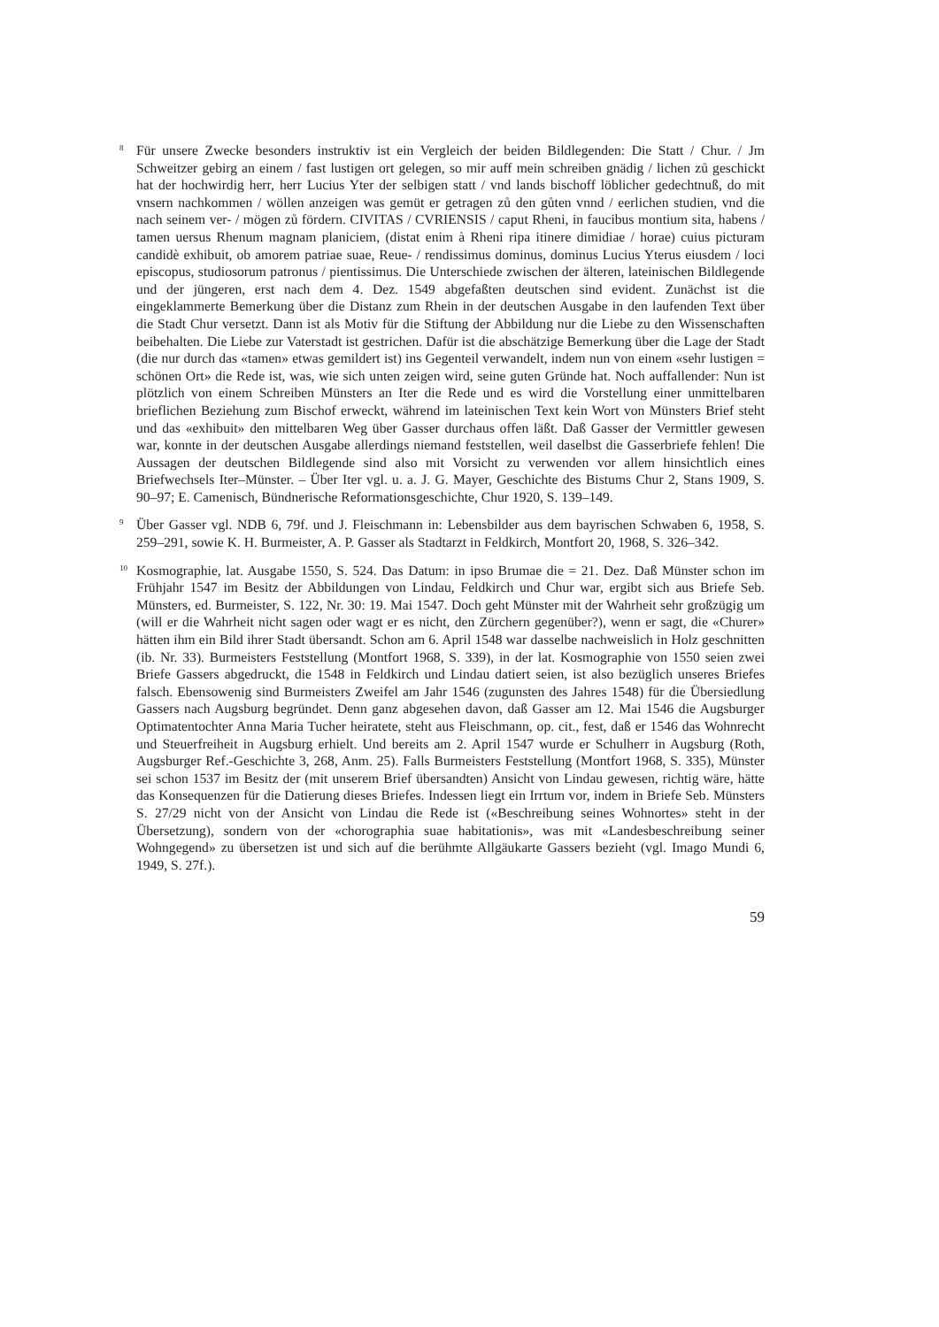<sup>8</sup>
Für unsere Zwecke besonders instruktiv ist ein Vergleich der beiden Bildlegenden: Die Statt / Chur. / Jm Schweitzer gebirg an einem / fast lustigen ort gelegen, so mir auff mein schreiben gnädig / lichen zů geschickt hat der hochwirdig herr, herr Lucius Yter der selbigen statt / vnd lands bischoff löblicher gedechtnuß, do mit vnsern nachkommen / wöllen anzeigen was gemüt er getragen zů den gůten vnnd / eerlichen studien, vnd die nach seinem ver- / mögen zů fördern. CIVITAS / CVRIENSIS / caput Rheni, in faucibus montium sita, habens / tamen uersus Rhenum magnam planiciem, (distat enim à Rheni ripa itinere dimidiae / horae) cuius picturam candidè exhibuit, ob amorem patriae suae, Reue- / rendissimus dominus, dominus Lucius Yterus eiusdem / loci episcopus, studiosorum patronus / pientissimus. Die Unterschiede zwischen der älteren, lateinischen Bildlegende und der jüngeren, erst nach dem 4. Dez. 1549 abgefaßten deutschen sind evident. Zunächst ist die eingeklammerte Bemerkung über die Distanz zum Rhein in der deutschen Ausgabe in den laufenden Text über die Stadt Chur versetzt. Dann ist als Motiv für die Stiftung der Abbildung nur die Liebe zu den Wissenschaften beibehalten. Die Liebe zur Vaterstadt ist gestrichen. Dafür ist die abschätzige Bemerkung über die Lage der Stadt (die nur durch das «tamen» etwas gemildert ist) ins Gegenteil verwandelt, indem nun von einem «sehr lustigen = schönen Ort» die Rede ist, was, wie sich unten zeigen wird, seine guten Gründe hat. Noch auffallender: Nun ist plötzlich von einem Schreiben Münsters an Iter die Rede und es wird die Vorstellung einer unmittelbaren brieflichen Beziehung zum Bischof erweckt, während im lateinischen Text kein Wort von Münsters Brief steht und das «exhibuit» den mittelbaren Weg über Gasser durchaus offen läßt. Daß Gasser der Vermittler gewesen war, konnte in der deutschen Ausgabe allerdings niemand feststellen, weil daselbst die Gasserbriefe fehlen! Die Aussagen der deutschen Bildlegende sind also mit Vorsicht zu verwenden vor allem hinsichtlich eines Briefwechsels Iter–Münster. – Über Iter vgl. u. a. J. G. Mayer, Geschichte des Bistums Chur 2, Stans 1909, S. 90–97; E. Camenisch, Bündnerische Reformationsgeschichte, Chur 1920, S. 139–149.
<sup>9</sup>
Über Gasser vgl. NDB 6, 79f. und J. Fleischmann in: Lebensbilder aus dem bayrischen Schwaben 6, 1958, S. 259–291, sowie K. H. Burmeister, A. P. Gasser als Stadtarzt in Feldkirch, Montfort 20, 1968, S. 326–342.
<sup>10</sup>
Kosmographie, lat. Ausgabe 1550, S. 524. Das Datum: in ipso Brumae die = 21. Dez. Daß Münster schon im Frühjahr 1547 im Besitz der Abbildungen von Lindau, Feldkirch und Chur war, ergibt sich aus Briefe Seb. Münsters, ed. Burmeister, S. 122, Nr. 30: 19. Mai 1547. Doch geht Münster mit der Wahrheit sehr großzügig um (will er die Wahrheit nicht sagen oder wagt er es nicht, den Zürchern gegenüber?), wenn er sagt, die «Churer» hätten ihm ein Bild ihrer Stadt übersandt. Schon am 6. April 1548 war dasselbe nachweislich in Holz geschnitten (ib. Nr. 33). Burmeisters Feststellung (Montfort 1968, S. 339), in der lat. Kosmographie von 1550 seien zwei Briefe Gassers abgedruckt, die 1548 in Feldkirch und Lindau datiert seien, ist also bezüglich unseres Briefes falsch. Ebensowenig sind Burmeisters Zweifel am Jahr 1546 (zugunsten des Jahres 1548) für die Übersiedlung Gassers nach Augsburg begründet. Denn ganz abgesehen davon, daß Gasser am 12. Mai 1546 die Augsburger Optimatentochter Anna Maria Tucher heiratete, steht aus Fleischmann, op. cit., fest, daß er 1546 das Wohnrecht und Steuerfreiheit in Augsburg erhielt. Und bereits am 2. April 1547 wurde er Schulherr in Augsburg (Roth, Augsburger Ref.-Geschichte 3, 268, Anm. 25). Falls Burmeisters Feststellung (Montfort 1968, S. 335), Münster sei schon 1537 im Besitz der (mit unserem Brief übersandten) Ansicht von Lindau gewesen, richtig wäre, hätte das Konsequenzen für die Datierung dieses Briefes. Indessen liegt ein Irrtum vor, indem in Briefe Seb. Münsters S. 27/29 nicht von der Ansicht von Lindau die Rede ist («Beschreibung seines Wohnortes» steht in der Übersetzung), sondern von der «chorographia suae habitationis», was mit «Landesbeschreibung seiner Wohngegend» zu übersetzen ist und sich auf die berühmte Allgäukarte Gassers bezieht (vgl. Imago Mundi 6, 1949, S. 27f.).
59